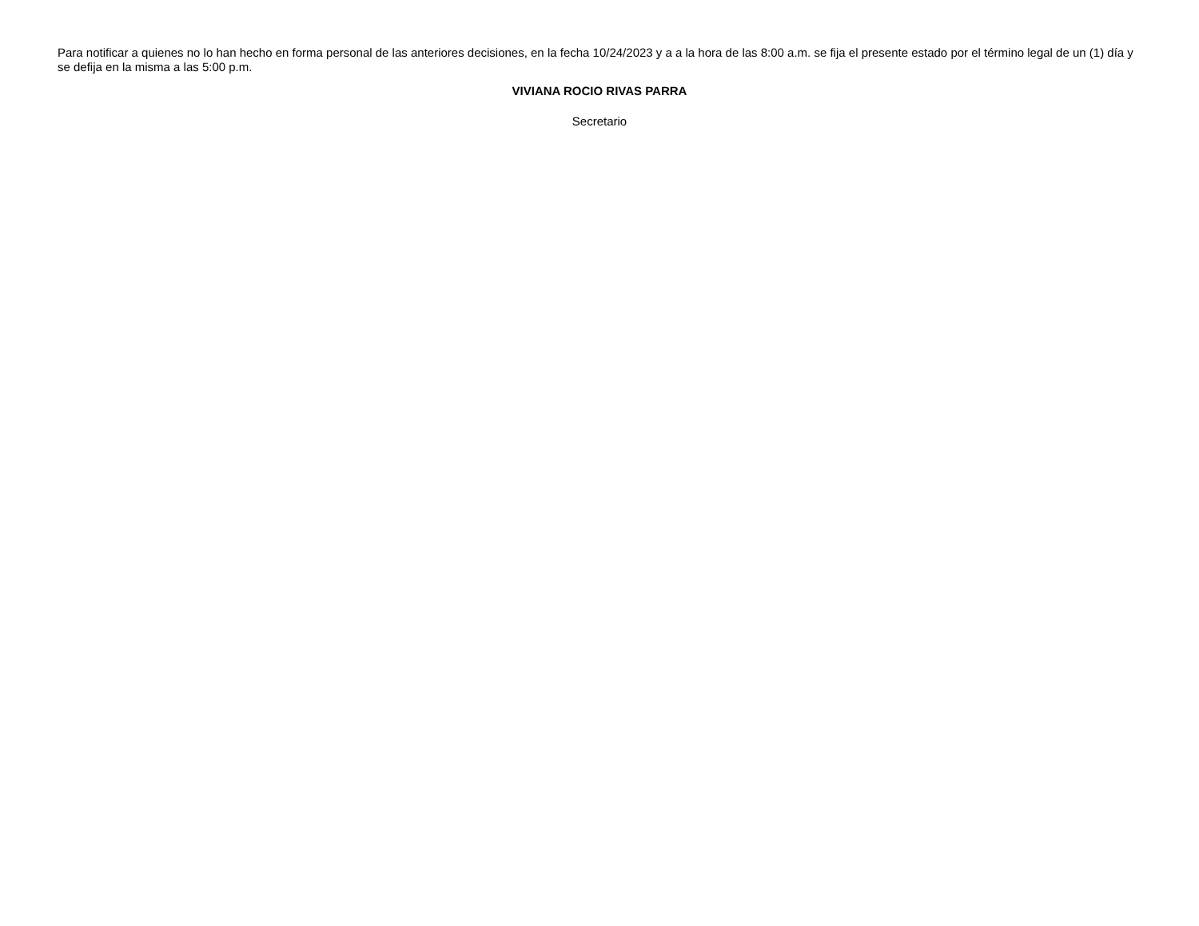Para notificar a quienes no lo han hecho en forma personal de las anteriores decisiones, en la fecha 10/24/2023 y a a la hora de las 8:00 a.m. se fija el presente estado por el término legal de un (1) día y se defija en la misma a las 5:00 p.m.
VIVIANA ROCIO RIVAS PARRA
Secretario